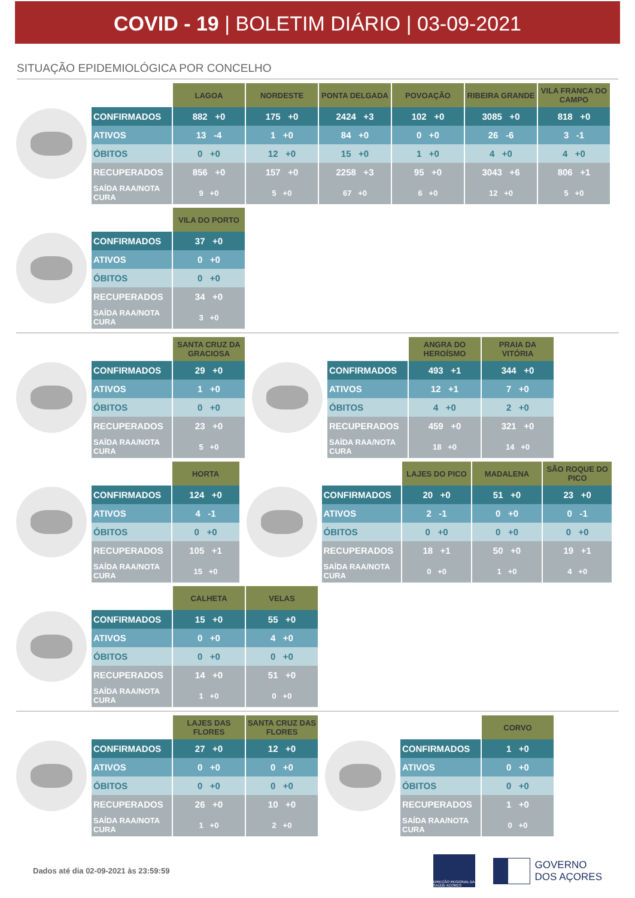COVID - 19 | BOLETIM DIÁRIO | 03-09-2021
SITUAÇÃO EPIDEMIOLÓGICA POR CONCELHO
| | LAGOA | NORDESTE | PONTA DELGADA | POVOAÇÃO | RIBEIRA GRANDE | VILA FRANCA DO CAMPO |
| --- | --- | --- | --- | --- | --- | --- |
| CONFIRMADOS | 882 +0 | 175 +0 | 2424 +3 | 102 +0 | 3085 +0 | 818 +0 |
| ATIVOS | 13 -4 | 1 +0 | 84 +0 | 0 +0 | 26 -6 | 3 -1 |
| ÓBITOS | 0 +0 | 12 +0 | 15 +0 | 1 +0 | 4 +0 | 4 +0 |
| RECUPERADOS | 856 +0 | 157 +0 | 2258 +3 | 95 +0 | 3043 +6 | 806 +1 |
| SAÍDA RAA/NOTA CURA | 9 +0 | 5 +0 | 67 +0 | 6 +0 | 12 +0 | 5 +0 |
| | VILA DO PORTO |
| --- | --- |
| CONFIRMADOS | 37 +0 |
| ATIVOS | 0 +0 |
| ÓBITOS | 0 +0 |
| RECUPERADOS | 34 +0 |
| SAÍDA RAA/NOTA CURA | 3 +0 |
| | SANTA CRUZ DA GRACIOSA |
| --- | --- |
| CONFIRMADOS | 29 +0 |
| ATIVOS | 1 +0 |
| ÓBITOS | 0 +0 |
| RECUPERADOS | 23 +0 |
| SAÍDA RAA/NOTA CURA | 5 +0 |
| | ANGRA DO HEROÍSMO | PRAIA DA VITÓRIA |
| --- | --- | --- |
| CONFIRMADOS | 493 +1 | 344 +0 |
| ATIVOS | 12 +1 | 7 +0 |
| ÓBITOS | 4 +0 | 2 +0 |
| RECUPERADOS | 459 +0 | 321 +0 |
| SAÍDA RAA/NOTA CURA | 18 +0 | 14 +0 |
| | HORTA |
| --- | --- |
| CONFIRMADOS | 124 +0 |
| ATIVOS | 4 -1 |
| ÓBITOS | 0 +0 |
| RECUPERADOS | 105 +1 |
| SAÍDA RAA/NOTA CURA | 15 +0 |
| | LAJES DO PICO | MADALENA | SÃO ROQUE DO PICO |
| --- | --- | --- | --- |
| CONFIRMADOS | 20 +0 | 51 +0 | 23 +0 |
| ATIVOS | 2 -1 | 0 +0 | 0 -1 |
| ÓBITOS | 0 +0 | 0 +0 | 0 +0 |
| RECUPERADOS | 18 +1 | 50 +0 | 19 +1 |
| SAÍDA RAA/NOTA CURA | 0 +0 | 1 +0 | 4 +0 |
| | CALHETA | VELAS |
| --- | --- | --- |
| CONFIRMADOS | 15 +0 | 55 +0 |
| ATIVOS | 0 +0 | 4 +0 |
| ÓBITOS | 0 +0 | 0 +0 |
| RECUPERADOS | 14 +0 | 51 +0 |
| SAÍDA RAA/NOTA CURA | 1 +0 | 0 +0 |
| | LAJES DAS FLORES | SANTA CRUZ DAS FLORES |
| --- | --- | --- |
| CONFIRMADOS | 27 +0 | 12 +0 |
| ATIVOS | 0 +0 | 0 +0 |
| ÓBITOS | 0 +0 | 0 +0 |
| RECUPERADOS | 26 +0 | 10 +0 |
| SAÍDA RAA/NOTA CURA | 1 +0 | 2 +0 |
| | CORVO |
| --- | --- |
| CONFIRMADOS | 1 +0 |
| ATIVOS | 0 +0 |
| ÓBITOS | 0 +0 |
| RECUPERADOS | 1 +0 |
| SAÍDA RAA/NOTA CURA | 0 +0 |
Dados até dia 02-09-2021 às 23:59:59
DIREÇÃO REGIONAL DA SAÚDE AÇORES
GOVERNO
DOS AÇORES